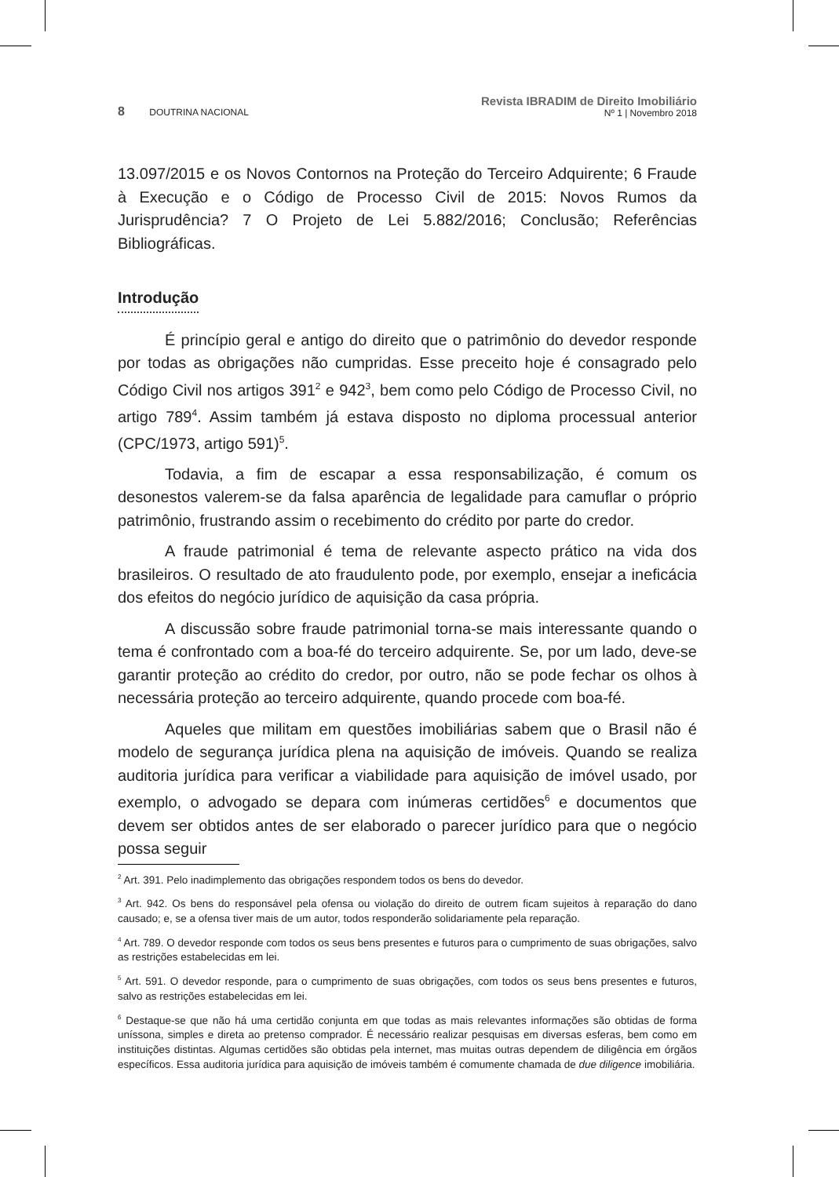8 DOUTRINA NACIONAL
Revista IBRADIM de Direito Imobiliário
Nº 1 | Novembro 2018
13.097/2015 e os Novos Contornos na Proteção do Terceiro Adquirente; 6 Fraude à Execução e o Código de Processo Civil de 2015: Novos Rumos da Jurisprudência? 7 O Projeto de Lei 5.882/2016; Conclusão; Referências Bibliográficas.
Introdução
É princípio geral e antigo do direito que o patrimônio do devedor responde por todas as obrigações não cumpridas. Esse preceito hoje é consagrado pelo Código Civil nos artigos 391<sup>2</sup> e 942<sup>3</sup>, bem como pelo Código de Processo Civil, no artigo 789<sup>4</sup>. Assim também já estava disposto no diploma processual anterior (CPC/1973, artigo 591)<sup>5</sup>.
Todavia, a fim de escapar a essa responsabilização, é comum os desonestos valerem-se da falsa aparência de legalidade para camuflar o próprio patrimônio, frustrando assim o recebimento do crédito por parte do credor.
A fraude patrimonial é tema de relevante aspecto prático na vida dos brasileiros. O resultado de ato fraudulento pode, por exemplo, ensejar a ineficácia dos efeitos do negócio jurídico de aquisição da casa própria.
A discussão sobre fraude patrimonial torna-se mais interessante quando o tema é confrontado com a boa-fé do terceiro adquirente. Se, por um lado, deve-se garantir proteção ao crédito do credor, por outro, não se pode fechar os olhos à necessária proteção ao terceiro adquirente, quando procede com boa-fé.
Aqueles que militam em questões imobiliárias sabem que o Brasil não é modelo de segurança jurídica plena na aquisição de imóveis. Quando se realiza auditoria jurídica para verificar a viabilidade para aquisição de imóvel usado, por exemplo, o advogado se depara com inúmeras certidões<sup>6</sup> e documentos que devem ser obtidos antes de ser elaborado o parecer jurídico para que o negócio possa seguir
<sup>2</sup> Art. 391. Pelo inadimplemento das obrigações respondem todos os bens do devedor.
<sup>3</sup> Art. 942. Os bens do responsável pela ofensa ou violação do direito de outrem ficam sujeitos à reparação do dano causado; e, se a ofensa tiver mais de um autor, todos responderão solidariamente pela reparação.
<sup>4</sup> Art. 789. O devedor responde com todos os seus bens presentes e futuros para o cumprimento de suas obrigações, salvo as restrições estabelecidas em lei.
<sup>5</sup> Art. 591. O devedor responde, para o cumprimento de suas obrigações, com todos os seus bens presentes e futuros, salvo as restrições estabelecidas em lei.
<sup>6</sup> Destaque-se que não há uma certidão conjunta em que todas as mais relevantes informações são obtidas de forma uníssona, simples e direta ao pretenso comprador. É necessário realizar pesquisas em diversas esferas, bem como em instituições distintas. Algumas certidões são obtidas pela internet, mas muitas outras dependem de diligência em órgãos específicos. Essa auditoria jurídica para aquisição de imóveis também é comumente chamada de due diligence imobiliária.